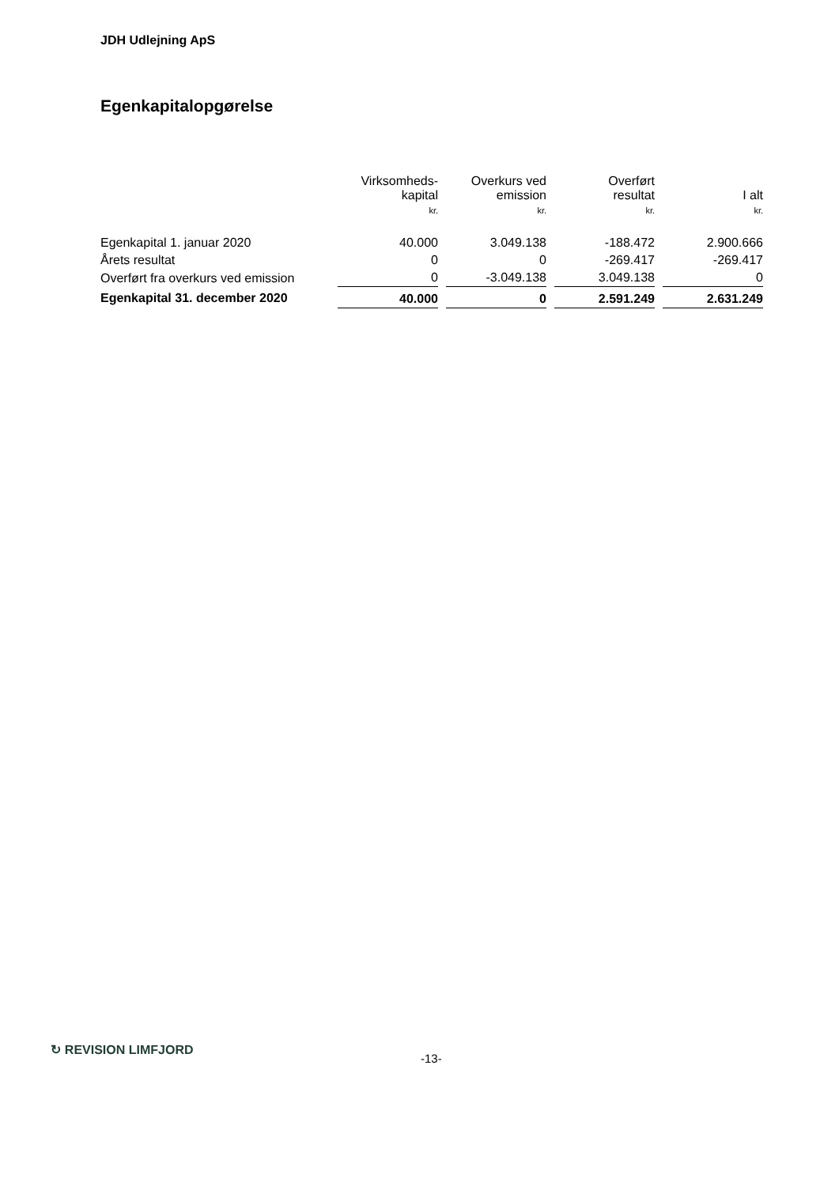JDH Udlejning ApS
Egenkapitalopgørelse
| | Virksomheds- kapital | Overkurs ved emission | Overført resultat | I alt |
| | kr. | kr. | kr. | kr. |
| Egenkapital 1. januar 2020 | 40.000 | 3.049.138 | -188.472 | 2.900.666 |
| Årets resultat | 0 | 0 | -269.417 | -269.417 |
| Overført fra overkurs ved emission | 0 | -3.049.138 | 3.049.138 | 0 |
| Egenkapital 31. december 2020 | 40.000 | 0 | 2.591.249 | 2.631.249 |
↻ REVISION LIMFJORD
-13-